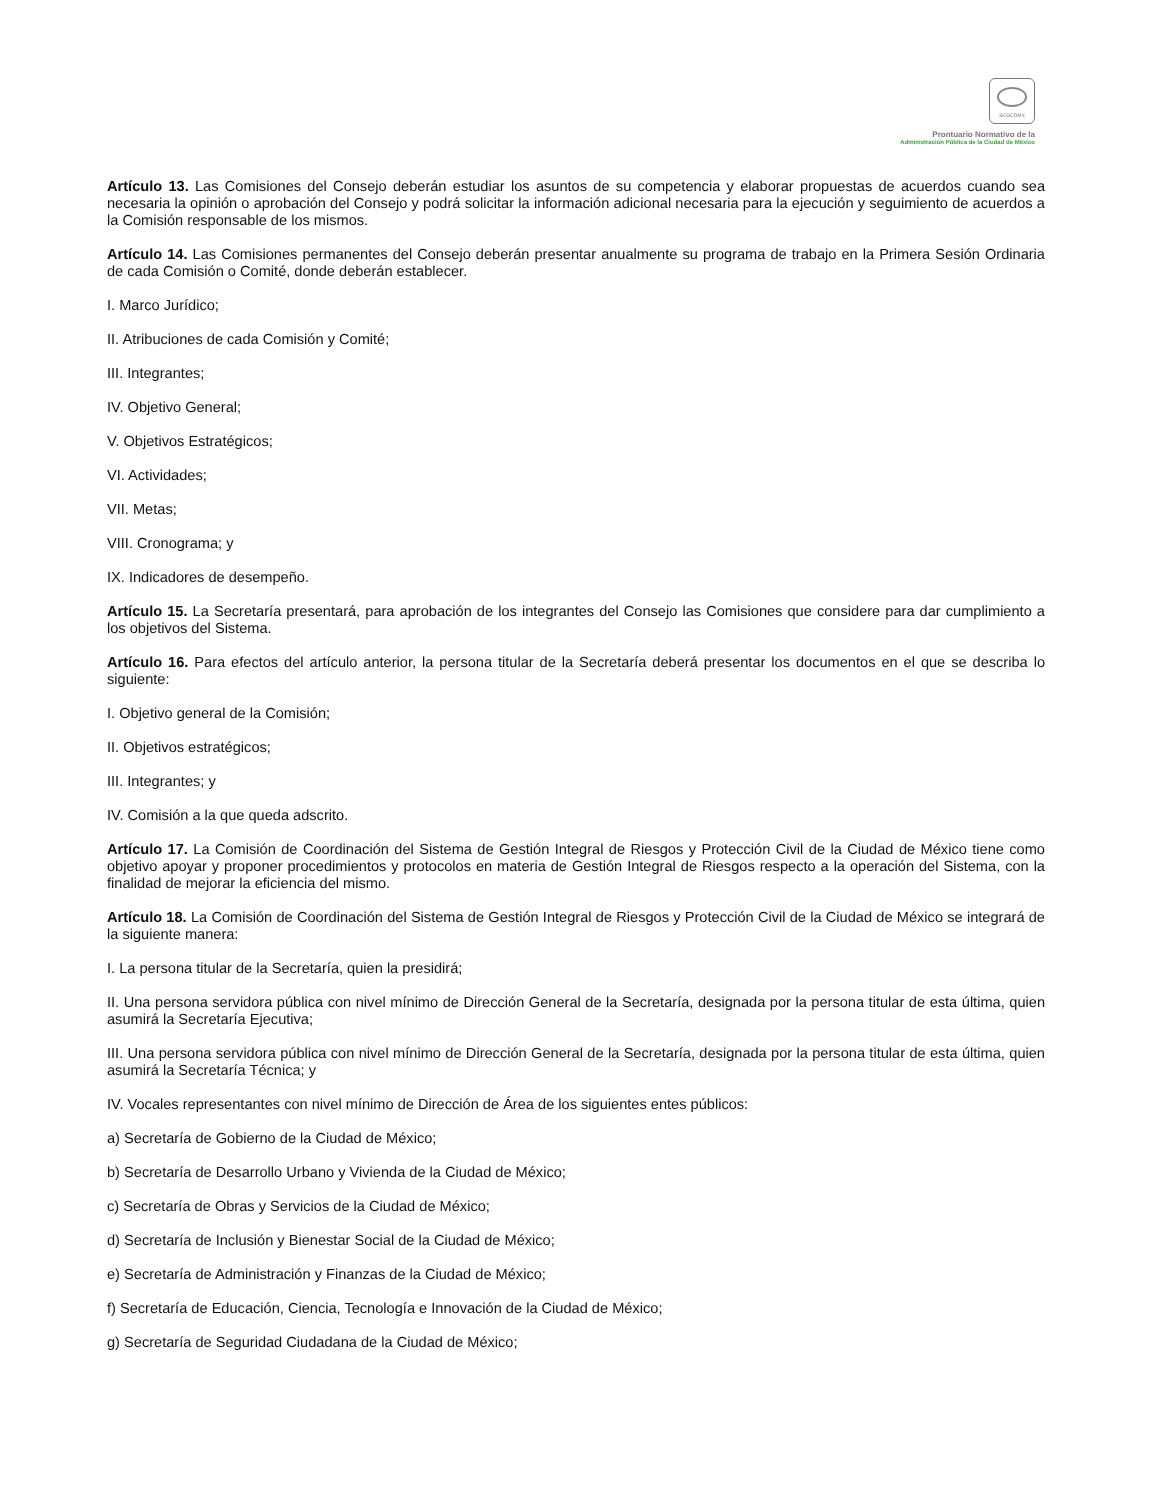SCGCDMX
Prontuario Normativo de la
Administración Pública de la Ciudad de México
Artículo 13. Las Comisiones del Consejo deberán estudiar los asuntos de su competencia y elaborar propuestas de acuerdos cuando sea necesaria la opinión o aprobación del Consejo y podrá solicitar la información adicional necesaria para la ejecución y seguimiento de acuerdos a la Comisión responsable de los mismos.
Artículo 14. Las Comisiones permanentes del Consejo deberán presentar anualmente su programa de trabajo en la Primera Sesión Ordinaria de cada Comisión o Comité, donde deberán establecer.
I. Marco Jurídico;
II. Atribuciones de cada Comisión y Comité;
III. Integrantes;
IV. Objetivo General;
V. Objetivos Estratégicos;
VI. Actividades;
VII. Metas;
VIII. Cronograma; y
IX. Indicadores de desempeño.
Artículo 15. La Secretaría presentará, para aprobación de los integrantes del Consejo las Comisiones que considere para dar cumplimiento a los objetivos del Sistema.
Artículo 16. Para efectos del artículo anterior, la persona titular de la Secretaría deberá presentar los documentos en el que se describa lo siguiente:
I. Objetivo general de la Comisión;
II. Objetivos estratégicos;
III. Integrantes; y
IV. Comisión a la que queda adscrito.
Artículo 17. La Comisión de Coordinación del Sistema de Gestión Integral de Riesgos y Protección Civil de la Ciudad de México tiene como objetivo apoyar y proponer procedimientos y protocolos en materia de Gestión Integral de Riesgos respecto a la operación del Sistema, con la finalidad de mejorar la eficiencia del mismo.
Artículo 18. La Comisión de Coordinación del Sistema de Gestión Integral de Riesgos y Protección Civil de la Ciudad de México se integrará de la siguiente manera:
I. La persona titular de la Secretaría, quien la presidirá;
II. Una persona servidora pública con nivel mínimo de Dirección General de la Secretaría, designada por la persona titular de esta última, quien asumirá la Secretaría Ejecutiva;
III. Una persona servidora pública con nivel mínimo de Dirección General de la Secretaría, designada por la persona titular de esta última, quien asumirá la Secretaría Técnica; y
IV. Vocales representantes con nivel mínimo de Dirección de Área de los siguientes entes públicos:
a) Secretaría de Gobierno de la Ciudad de México;
b) Secretaría de Desarrollo Urbano y Vivienda de la Ciudad de México;
c) Secretaría de Obras y Servicios de la Ciudad de México;
d) Secretaría de Inclusión y Bienestar Social de la Ciudad de México;
e) Secretaría de Administración y Finanzas de la Ciudad de México;
f) Secretaría de Educación, Ciencia, Tecnología e Innovación de la Ciudad de México;
g) Secretaría de Seguridad Ciudadana de la Ciudad de México;